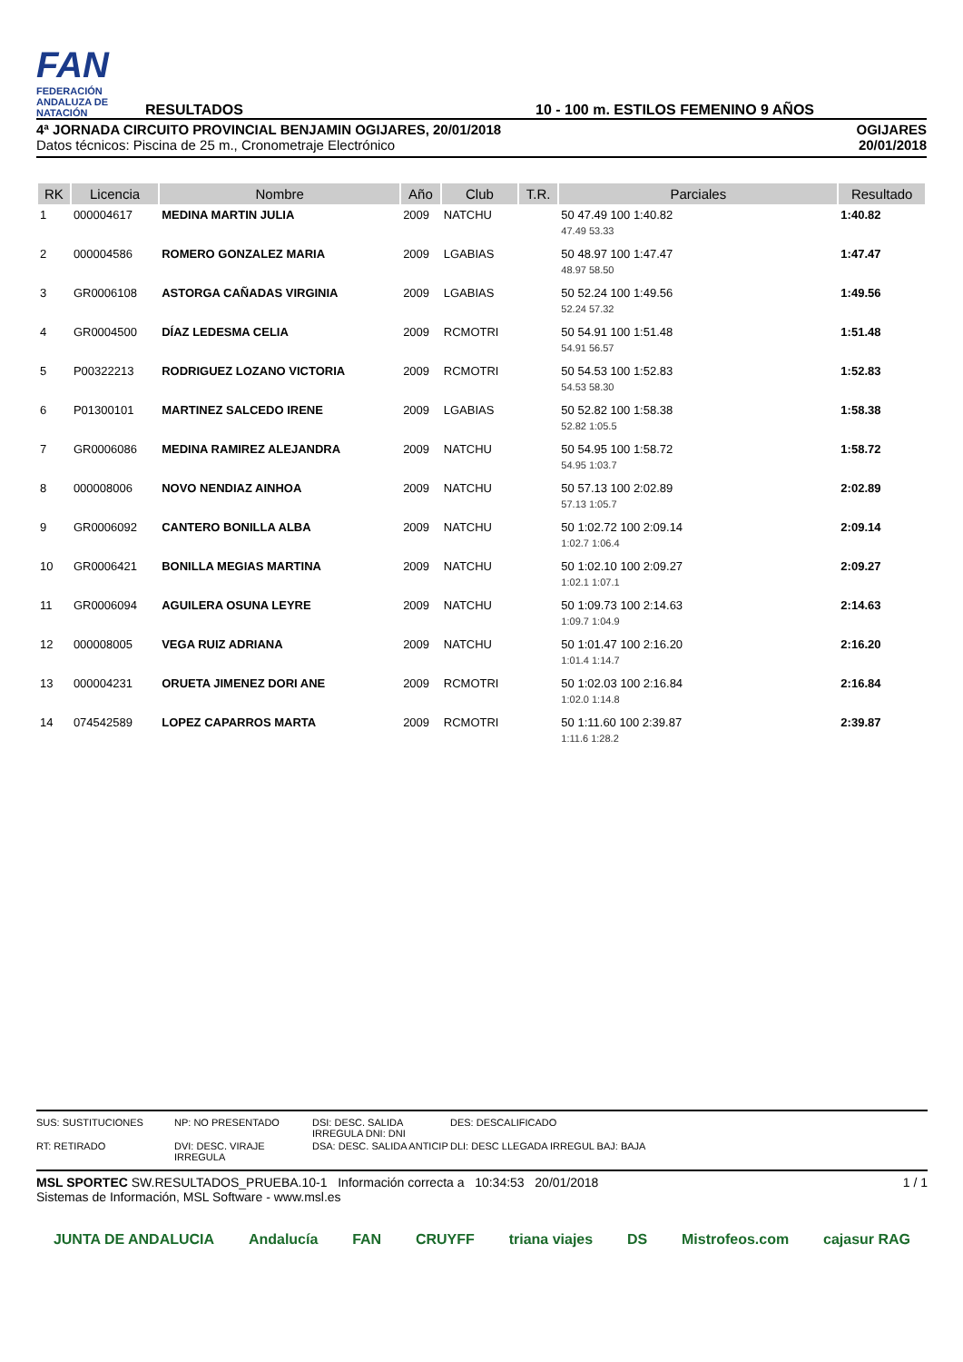FAN
FEDERACIÓN ANDALUZA DE NATACIÓN
RESULTADOS
10 - 100 m. ESTILOS FEMENINO 9 AÑOS
4ª JORNADA CIRCUITO PROVINCIAL BENJAMIN OGIJARES, 20/01/2018
Datos técnicos: Piscina de 25 m., Cronometraje Electrónico
OGIJARES
20/01/2018
| RK | Licencia | Nombre | Año | Club | T.R. | Parciales | Resultado |
| --- | --- | --- | --- | --- | --- | --- | --- |
| 1 | 000004617 | MEDINA MARTIN JULIA | 2009 | NATCHU | | 50 47.49 100 1:40.82 | 1:40.82 |
| | | | | | | 47.49 53.33 | |
| 2 | 000004586 | ROMERO GONZALEZ MARIA | 2009 | LGABIAS | | 50 48.97 100 1:47.47 | 1:47.47 |
| | | | | | | 48.97 58.50 | |
| 3 | GR0006108 | ASTORGA CAÑADAS VIRGINIA | 2009 | LGABIAS | | 50 52.24 100 1:49.56 | 1:49.56 |
| | | | | | | 52.24 57.32 | |
| 4 | GR0004500 | DÍAZ LEDESMA CELIA | 2009 | RCMOTRI | | 50 54.91 100 1:51.48 | 1:51.48 |
| | | | | | | 54.91 56.57 | |
| 5 | P00322213 | RODRIGUEZ LOZANO VICTORIA | 2009 | RCMOTRI | | 50 54.53 100 1:52.83 | 1:52.83 |
| | | | | | | 54.53 58.30 | |
| 6 | P01300101 | MARTINEZ SALCEDO IRENE | 2009 | LGABIAS | | 50 52.82 100 1:58.38 | 1:58.38 |
| | | | | | | 52.82 1:05.5 | |
| 7 | GR0006086 | MEDINA RAMIREZ ALEJANDRA | 2009 | NATCHU | | 50 54.95 100 1:58.72 | 1:58.72 |
| | | | | | | 54.95 1:03.7 | |
| 8 | 000008006 | NOVO NENDIAZ AINHOA | 2009 | NATCHU | | 50 57.13 100 2:02.89 | 2:02.89 |
| | | | | | | 57.13 1:05.7 | |
| 9 | GR0006092 | CANTERO BONILLA ALBA | 2009 | NATCHU | | 50 1:02.72 100 2:09.14 | 2:09.14 |
| | | | | | | 1:02.7 1:06.4 | |
| 10 | GR0006421 | BONILLA MEGIAS MARTINA | 2009 | NATCHU | | 50 1:02.10 100 2:09.27 | 2:09.27 |
| | | | | | | 1:02.1 1:07.1 | |
| 11 | GR0006094 | AGUILERA OSUNA LEYRE | 2009 | NATCHU | | 50 1:09.73 100 2:14.63 | 2:14.63 |
| | | | | | | 1:09.7 1:04.9 | |
| 12 | 000008005 | VEGA RUIZ ADRIANA | 2009 | NATCHU | | 50 1:01.47 100 2:16.20 | 2:16.20 |
| | | | | | | 1:01.4 1:14.7 | |
| 13 | 000004231 | ORUETA JIMENEZ DORI ANE | 2009 | RCMOTRI | | 50 1:02.03 100 2:16.84 | 2:16.84 |
| | | | | | | 1:02.0 1:14.8 | |
| 14 | 074542589 | LOPEZ CAPARROS MARTA | 2009 | RCMOTRI | | 50 1:11.60 100 2:39.87 | 2:39.87 |
| | | | | | | 1:11.6 1:28.2 | |
SUS: SUSTITUCIONES
NP: NO PRESENTADO
DSI: DESC. SALIDA IRREGULA DNI: DNI
DES: DESCALIFICADO
RT: RETIRADO
DVI: DESC. VIRAJE IRREGULA
DSA: DESC. SALIDA ANTICIP
DLI: DESC LLEGADA IRREGUL BAJ: BAJA
MSL SPORTEC SW.RESULTADOS_PRUEBA.10-1 Información correcta a 10:34:53 20/01/2018
Sistemas de Información, MSL Software - www.msl.es
1 / 1
JUNTA DE ANDALUCIA Andalucía FAN CRUYFF triana viajes DS Mistrofeos.com cajasur RAG